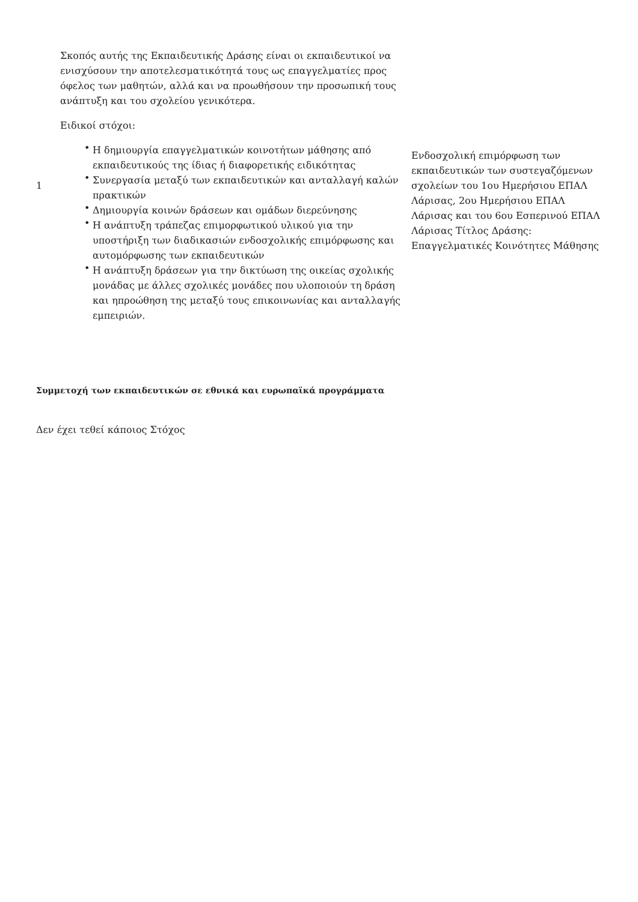| 1 | Σκοπός αυτής της Εκπαιδευτικής Δράσης είναι οι εκπαιδευτικοί να ενισχύσουν την αποτελεσματικότητά τους ως επαγγελματίες προς όφελος των μαθητών, αλλά και να προωθήσουν την προσωπική τους ανάπτυξη και του σχολείου γενικότερα. Ειδικοί στόχοι: • Η δημιουργία επαγγελματικών κοινοτήτων μάθησης από εκπαιδευτικούς της ίδιας ή διαφορετικής ειδικότητας • Συνεργασία μεταξύ των εκπαιδευτικών και ανταλλαγή καλών πρακτικών • Δημιουργία κοινών δράσεων και ομάδων διερεύνησης • Η ανάπτυξη τράπεζας επιμορφωτικού υλικού για την υποστήριξη των διαδικασιών ενδοσχολικής επιμόρφωσης και αυτομόρφωσης των εκπαιδευτικών • Η ανάπτυξη δράσεων για την δικτύωση της οικείας σχολικής μονάδας με άλλες σχολικές μονάδες που υλοποιούν τη δράση και ηπροώθηση της μεταξύ τους επικοινωνίας και ανταλλαγής εμπειριών. | Ενδοσχολική επιμόρφωση των εκπαιδευτικών των συστεγαζόμενων σχολείων του 1ου Ημερήσιου ΕΠΑΛ Λάρισας, 2ου Ημερήσιου ΕΠΑΛ Λάρισας και του 6ου Εσπερινού ΕΠΑΛ Λάρισας Τίτλος Δράσης: Επαγγελματικές Κοινότητες Μάθησης |
Συμμετοχή των εκπαιδευτικών σε εθνικά και ευρωπαϊκά προγράμματα
Δεν έχει τεθεί κάποιος Στόχος